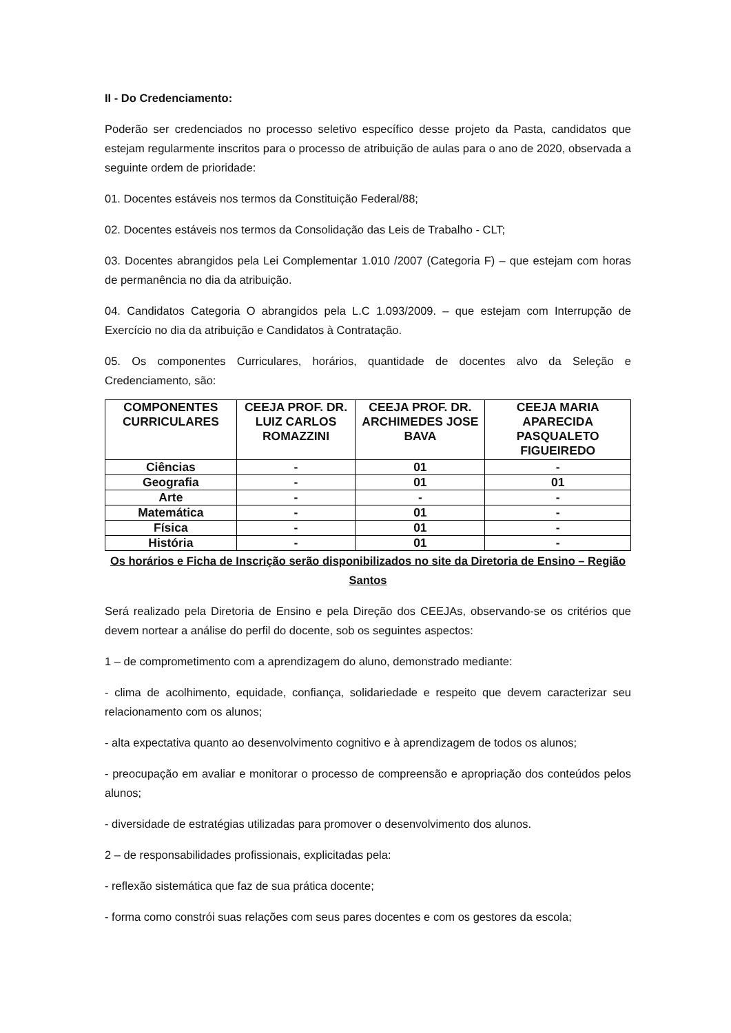II - Do Credenciamento:
Poderão ser credenciados no processo seletivo específico desse projeto da Pasta, candidatos que estejam regularmente inscritos para o processo de atribuição de aulas para o ano de 2020, observada a seguinte ordem de prioridade:
01. Docentes estáveis nos termos da Constituição Federal/88;
02. Docentes estáveis nos termos da Consolidação das Leis de Trabalho - CLT;
03. Docentes abrangidos pela Lei Complementar 1.010 /2007 (Categoria F) – que estejam com horas de permanência no dia da atribuição.
04. Candidatos Categoria O abrangidos pela L.C 1.093/2009. – que estejam com Interrupção de Exercício no dia da atribuição e Candidatos à Contratação.
05. Os componentes Curriculares, horários, quantidade de docentes alvo da Seleção e Credenciamento, são:
| COMPONENTES CURRICULARES | CEEJA PROF. DR. LUIZ CARLOS ROMAZZINI | CEEJA PROF. DR. ARCHIMEDES JOSE BAVA | CEEJA MARIA APARECIDA PASQUALETO FIGUEIREDO |
| --- | --- | --- | --- |
| Ciências | - | 01 | - |
| Geografia | - | 01 | 01 |
| Arte | - | - | - |
| Matemática | - | 01 | - |
| Física | - | 01 | - |
| História | - | 01 | - |
Os horários e Ficha de Inscrição serão disponibilizados no site da Diretoria de Ensino – Região Santos
Será realizado pela Diretoria de Ensino e pela Direção dos CEEJAs, observando-se os critérios que devem nortear a análise do perfil do docente, sob os seguintes aspectos:
1 – de comprometimento com a aprendizagem do aluno, demonstrado mediante:
- clima de acolhimento, equidade, confiança, solidariedade e respeito que devem caracterizar seu relacionamento com os alunos;
- alta expectativa quanto ao desenvolvimento cognitivo e à aprendizagem de todos os alunos;
- preocupação em avaliar e monitorar o processo de compreensão e apropriação dos conteúdos pelos alunos;
- diversidade de estratégias utilizadas para promover o desenvolvimento dos alunos.
2 – de responsabilidades profissionais, explicitadas pela:
- reflexão sistemática que faz de sua prática docente;
- forma como constrói suas relações com seus pares docentes e com os gestores da escola;